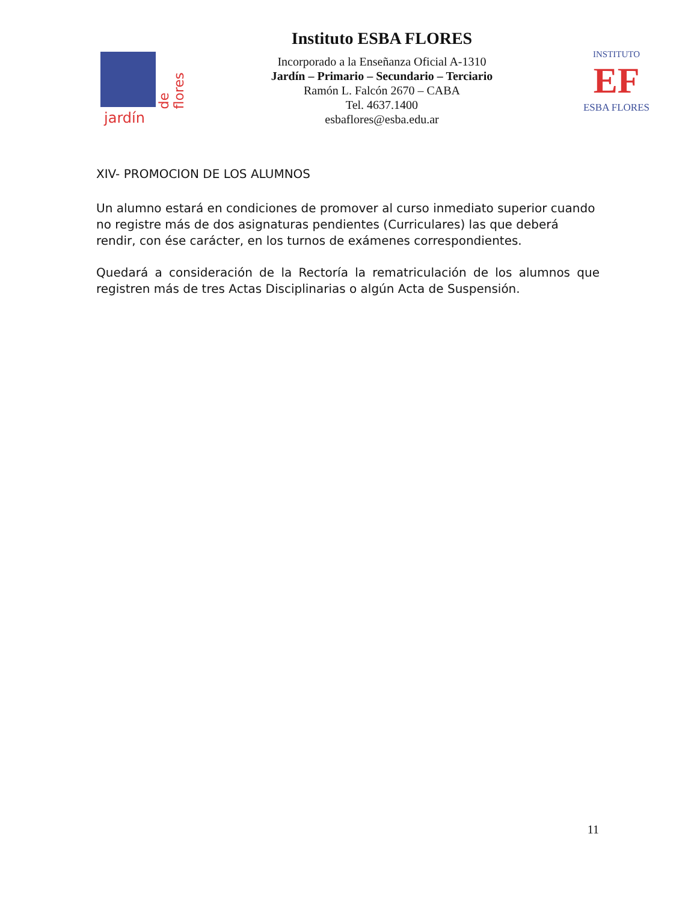jardín
de flores
Instituto ESBA FLORES
Incorporado a la Enseñanza Oficial A-1310
Jardín – Primario – Secundario – Terciario
Ramón L. Falcón 2670 – CABA
Tel. 4637.1400
esbaflores@esba.edu.ar
INSTITUTO
EF
ESBA FLORES
XIV- PROMOCION DE LOS ALUMNOS
Un alumno estará en condiciones de promover al curso inmediato superior cuando no registre más de dos asignaturas pendientes (Curriculares) las que deberá rendir, con ése carácter, en los turnos de exámenes correspondientes.
Quedará a consideración de la Rectoría la rematriculación de los alumnos que registren más de tres Actas Disciplinarias o algún Acta de Suspensión.
11